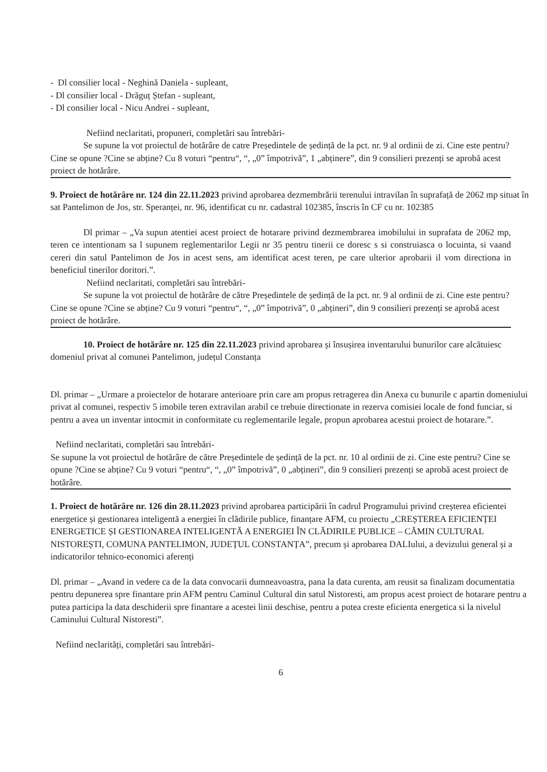- Dl consilier local - Neghină Daniela - supleant,
- Dl consilier local - Drăguț Ștefan - supleant,
- Dl consilier local - Nicu Andrei - supleant,
Nefiind neclaritati, propuneri, completări sau întrebări-
Se supune la vot proiectul de hotărâre de catre Președintele de ședință de la pct. nr. 9 al ordinii de zi. Cine este pentru? Cine se opune ?Cine se abține? Cu 8 voturi “pentru“, “, „0” împotrivă”, 1 „abținere”, din 9 consilieri prezenți se aprobă acest proiect de hotărâre.
9. Proiect de hotărâre nr. 124 din 22.11.2023 privind aprobarea dezmembrării terenului intravilan în suprafață de 2062 mp situat în sat Pantelimon de Jos, str. Speranței, nr. 96, identificat cu nr. cadastral 102385, înscris în CF cu nr. 102385
Dl primar – „Va supun atentiei acest proiect de hotarare privind dezmembrarea imobilului in suprafata de 2062 mp, teren ce intentionam sa l supunem reglementarilor Legii nr 35 pentru tinerii ce doresc s si construiasca o locuinta, si vaand cereri din satul Pantelimon de Jos in acest sens, am identificat acest teren, pe care ulterior aprobarii il vom directiona in beneficiul tinerilor doritori.”.
Nefiind neclaritati, completări sau întrebări-
Se supune la vot proiectul de hotărâre de către Președintele de ședință de la pct. nr. 9 al ordinii de zi. Cine este pentru? Cine se opune ?Cine se abține? Cu 9 voturi “pentru“, “, „0” împotrivă”, 0 „abțineri”, din 9 consilieri prezenți se aprobă acest proiect de hotărâre.
10. Proiect de hotărâre nr. 125 din 22.11.2023 privind aprobarea și însușirea inventarului bunurilor care alcătuiesc domeniul privat al comunei Pantelimon, județul Constanța
Dl. primar – „Urmare a proiectelor de hotarare anterioare prin care am propus retragerea din Anexa cu bunurile c apartin domeniului privat al comunei, respectiv 5 imobile teren extravilan arabil ce trebuie directionate in rezerva comisiei locale de fond funciar, si pentru a avea un inventar intocmit in conformitate cu reglementarile legale, propun aprobarea acestui proiect de hotarare.”.
Nefiind neclaritati, completări sau întrebări-
Se supune la vot proiectul de hotărâre de către Președintele de ședință de la pct. nr. 10 al ordinii de zi. Cine este pentru? Cine se opune ?Cine se abține? Cu 9 voturi “pentru“, “, „0” împotrivă”, 0 „abțineri”, din 9 consilieri prezenți se aprobă acest proiect de hotărâre.
1. Proiect de hotărâre nr. 126 din 28.11.2023 privind aprobarea participării în cadrul Programului privind creșterea eficientei energetice și gestionarea inteligentă a energiei în clădirile publice, finanțare AFM, cu proiectu „CREȘTEREA EFICIENȚEI ENERGETICE ȘI GESTIONAREA INTELIGENTĂ A ENERGIEI ÎN CLĂDIRILE PUBLICE – CĂMIN CULTURAL NISTOREȘTI, COMUNA PANTELIMON, JUDEȚUL CONSTANȚA”, precum și aprobarea DALIului, a devizului general și a indicatorilor tehnico-economici aferenți
Dl. primar – „Avand in vedere ca de la data convocarii dumneavoastra, pana la data curenta, am reusit sa finalizam documentatia pentru depunerea spre finantare prin AFM pentru Caminul Cultural din satul Nistoresti, am propus acest proiect de hotarare pentru a putea participa la data deschiderii spre finantare a acestei linii deschise, pentru a putea creste eficienta energetica si la nivelul Caminului Cultural Nistoresti”.
Nefiind neclarități, completări sau întrebări-
6